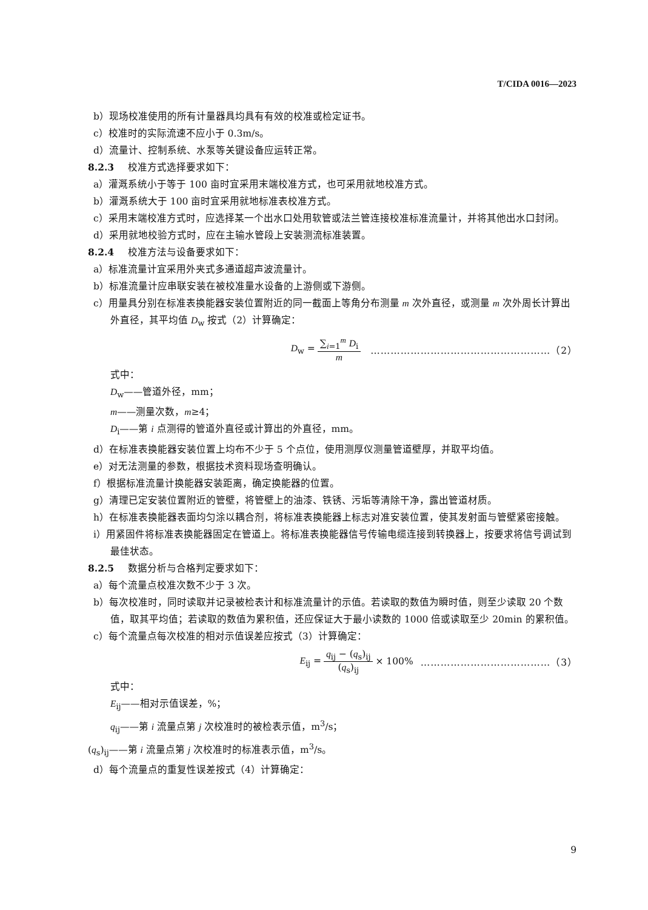T/CIDA 0016—2023
b）现场校准使用的所有计量器具均具有有效的校准或检定证书。
c）校准时的实际流速不应小于 0.3m/s。
d）流量计、控制系统、水泵等关键设备应运转正常。
8.2.3 校准方式选择要求如下：
a）灌溉系统小于等于 100 亩时宜采用末端校准方式，也可采用就地校准方式。
b）灌溉系统大于 100 亩时宜采用就地标准表校准方式。
c）采用末端校准方式时，应选择某一个出水口处用软管或法兰管连接校准标准流量计，并将其他出水口封闭。
d）采用就地校验方式时，应在主输水管段上安装测流标准装置。
8.2.4 校准方法与设备要求如下：
a）标准流量计宜采用外夹式多通道超声波流量计。
b）标准流量计应串联安装在被校准量水设备的上游侧或下游侧。
c）用量具分别在标准表换能器安装位置附近的同一截面上等角分布测量 m 次外直径，或测量 m 次外周长计算出外直径，其平均值 D<sub>w</sub> 按式（2）计算确定：
D<sub>w</sub> = ∑<sub>i=1</sub><sup>m</sup> D<sub>i</sub> m ………………………………………………（2）
式中：
D<sub>w</sub>——管道外径，mm；
m——测量次数，m≥4；
D<sub>i</sub>——第 i 点测得的管道外直径或计算出的外直径，mm。
d）在标准表换能器安装位置上均布不少于 5 个点位，使用测厚仪测量管道壁厚，并取平均值。
e）对无法测量的参数，根据技术资料现场查明确认。
f）根据标准流量计换能器安装距离，确定换能器的位置。
g）清理已定安装位置附近的管壁，将管壁上的油漆、铁锈、污垢等清除干净，露出管道材质。
h）在标准表换能器表面均匀涂以耦合剂，将标准表换能器上标志对准安装位置，使其发射面与管壁紧密接触。
i）用紧固件将标准表换能器固定在管道上。将标准表换能器信号传输电缆连接到转换器上，按要求将信号调试到最佳状态。
8.2.5 数据分析与合格判定要求如下：
a）每个流量点校准次数不少于 3 次。
b）每次校准时，同时读取并记录被检表计和标准流量计的示值。若读取的数值为瞬时值，则至少读取 20 个数值，取其平均值；若读取的数值为累积值，还应保证大于最小读数的 1000 倍或读取至少 20min 的累积值。
c）每个流量点每次校准的相对示值误差应按式（3）计算确定：
E<sub>ij</sub> = q<sub>ij</sub> − (q<sub>s</sub>)<sub>ij</sub> (q<sub>s</sub>)<sub>ij</sub> × 100% …………………………………（3）
式中：
E<sub>ij</sub>——相对示值误差，%；
q<sub>ij</sub>——第 i 流量点第 j 次校准时的被检表示值，m<sup>3</sup>/s；
(q<sub>s</sub>)<sub>ij</sub>——第 i 流量点第 j 次校准时的标准表示值，m<sup>3</sup>/s。
d）每个流量点的重复性误差按式（4）计算确定：
9